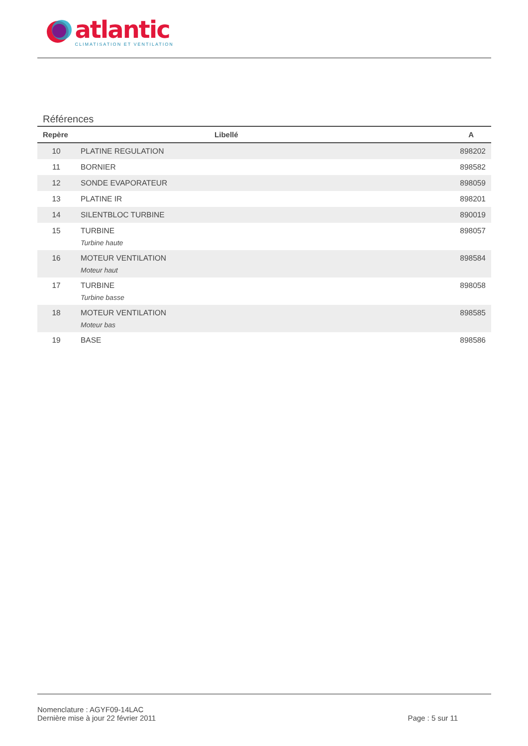atlantic
CLIMATISATION ET VENTILATION
Références
| Repère | Libellé | A |
| --- | --- | --- |
| 10 | PLATINE REGULATION | 898202 |
| 11 | BORNIER | 898582 |
| 12 | SONDE EVAPORATEUR | 898059 |
| 13 | PLATINE IR | 898201 |
| 14 | SILENTBLOC TURBINE | 890019 |
| 15 | TURBINE | 898057 |
| | Turbine haute | |
| 16 | MOTEUR VENTILATION | 898584 |
| | Moteur haut | |
| 17 | TURBINE | 898058 |
| | Turbine basse | |
| 18 | MOTEUR VENTILATION | 898585 |
| | Moteur bas | |
| 19 | BASE | 898586 |
Nomenclature : AGYF09-14LAC
Dernière mise à jour 22 février 2011
Page : 5 sur 11